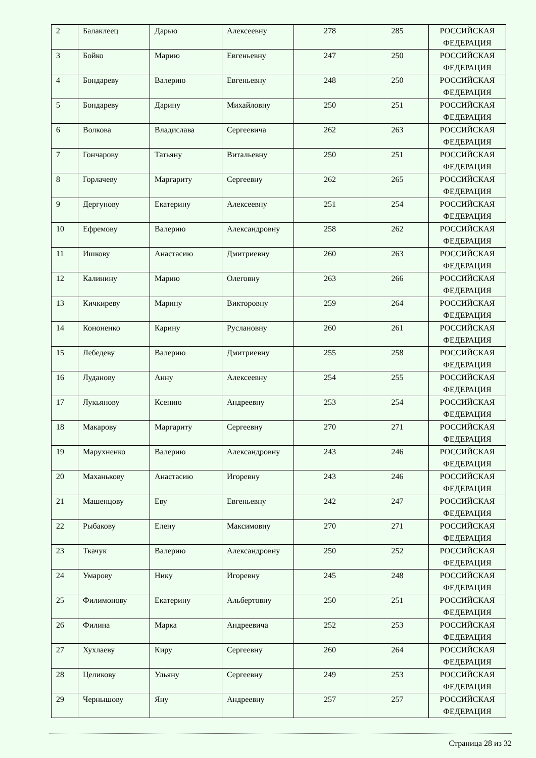| 2 | Балаклеец | Дарью | Алексеевну | 278 | 285 | РОССИЙСКАЯ ФЕДЕРАЦИЯ |
| 3 | Бойко | Марию | Евгеньевну | 247 | 250 | РОССИЙСКАЯ ФЕДЕРАЦИЯ |
| 4 | Бондареву | Валерию | Евгеньевну | 248 | 250 | РОССИЙСКАЯ ФЕДЕРАЦИЯ |
| 5 | Бондареву | Дарину | Михайловну | 250 | 251 | РОССИЙСКАЯ ФЕДЕРАЦИЯ |
| 6 | Волкова | Владислава | Сергеевича | 262 | 263 | РОССИЙСКАЯ ФЕДЕРАЦИЯ |
| 7 | Гончарову | Татьяну | Витальевну | 250 | 251 | РОССИЙСКАЯ ФЕДЕРАЦИЯ |
| 8 | Горлачеву | Маргариту | Сергеевну | 262 | 265 | РОССИЙСКАЯ ФЕДЕРАЦИЯ |
| 9 | Дергунову | Екатерину | Алексеевну | 251 | 254 | РОССИЙСКАЯ ФЕДЕРАЦИЯ |
| 10 | Ефремову | Валерию | Александровну | 258 | 262 | РОССИЙСКАЯ ФЕДЕРАЦИЯ |
| 11 | Ишкову | Анастасию | Дмитриевну | 260 | 263 | РОССИЙСКАЯ ФЕДЕРАЦИЯ |
| 12 | Калинину | Марию | Олеговну | 263 | 266 | РОССИЙСКАЯ ФЕДЕРАЦИЯ |
| 13 | Кичкиреву | Марину | Викторовну | 259 | 264 | РОССИЙСКАЯ ФЕДЕРАЦИЯ |
| 14 | Кононенко | Карину | Руслановну | 260 | 261 | РОССИЙСКАЯ ФЕДЕРАЦИЯ |
| 15 | Лебедеву | Валерию | Дмитриевну | 255 | 258 | РОССИЙСКАЯ ФЕДЕРАЦИЯ |
| 16 | Луданову | Анну | Алексеевну | 254 | 255 | РОССИЙСКАЯ ФЕДЕРАЦИЯ |
| 17 | Лукьянову | Ксению | Андреевну | 253 | 254 | РОССИЙСКАЯ ФЕДЕРАЦИЯ |
| 18 | Макарову | Маргариту | Сергеевну | 270 | 271 | РОССИЙСКАЯ ФЕДЕРАЦИЯ |
| 19 | Марухненко | Валерию | Александровну | 243 | 246 | РОССИЙСКАЯ ФЕДЕРАЦИЯ |
| 20 | Маханькову | Анастасию | Игоревну | 243 | 246 | РОССИЙСКАЯ ФЕДЕРАЦИЯ |
| 21 | Машенцову | Еву | Евгеньевну | 242 | 247 | РОССИЙСКАЯ ФЕДЕРАЦИЯ |
| 22 | Рыбакову | Елену | Максимовну | 270 | 271 | РОССИЙСКАЯ ФЕДЕРАЦИЯ |
| 23 | Ткачук | Валерию | Александровну | 250 | 252 | РОССИЙСКАЯ ФЕДЕРАЦИЯ |
| 24 | Умарову | Нику | Игоревну | 245 | 248 | РОССИЙСКАЯ ФЕДЕРАЦИЯ |
| 25 | Филимонову | Екатерину | Альбертовну | 250 | 251 | РОССИЙСКАЯ ФЕДЕРАЦИЯ |
| 26 | Филина | Марка | Андреевича | 252 | 253 | РОССИЙСКАЯ ФЕДЕРАЦИЯ |
| 27 | Хухлаеву | Киру | Сергеевну | 260 | 264 | РОССИЙСКАЯ ФЕДЕРАЦИЯ |
| 28 | Целикову | Ульяну | Сергеевну | 249 | 253 | РОССИЙСКАЯ ФЕДЕРАЦИЯ |
| 29 | Чернышову | Яну | Андреевну | 257 | 257 | РОССИЙСКАЯ ФЕДЕРАЦИЯ |
Страница 28 из 32